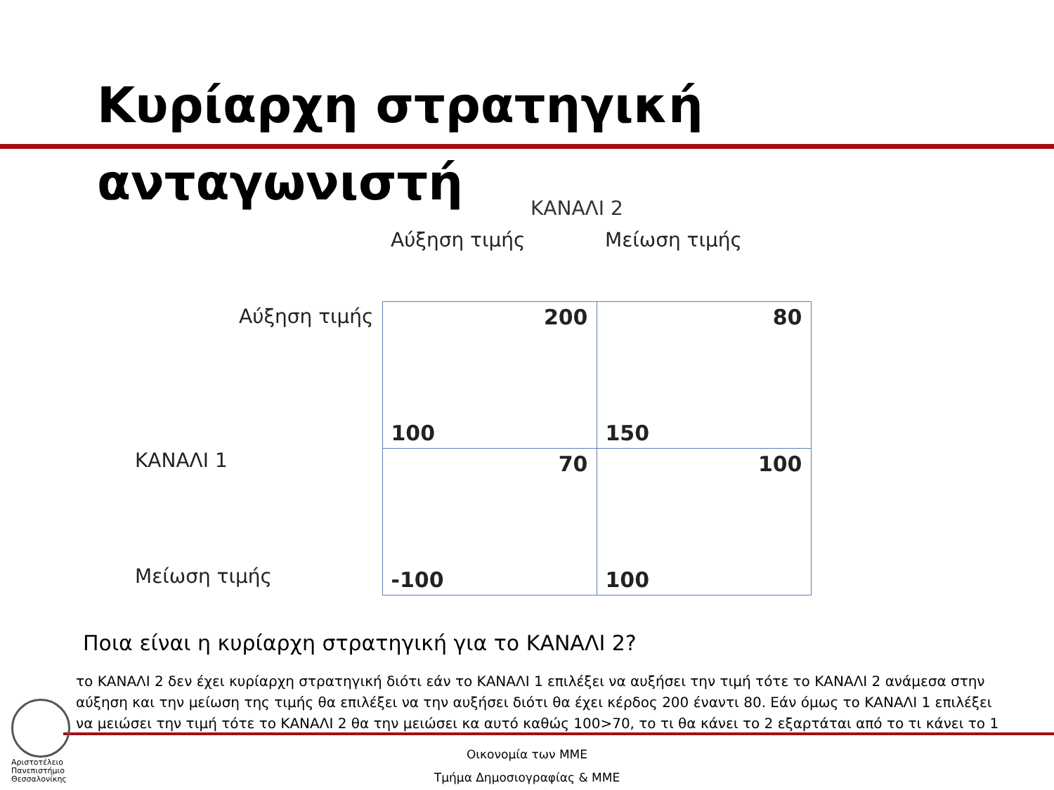Κυρίαρχη στρατηγική ανταγωνιστή
ΚΑΝΑΛΙ 2
| | Αύξηση τιμής | Μείωση τιμής |
| Αύξηση τιμής | 200 100 | 80 150 |
| ΚΑΝΑΛΙ 1 Μείωση τιμής | 70 -100 | 100 100 |
Ποια είναι η κυρίαρχη στρατηγική για το ΚΑΝΑΛΙ 2?
το ΚΑΝΑΛΙ 2 δεν έχει κυρίαρχη στρατηγική διότι εάν το ΚΑΝΑΛΙ 1 επιλέξει να αυξήσει την τιμή τότε το ΚΑΝΑΛΙ 2 ανάμεσα στην αύξηση και την μείωση της τιμής θα επιλέξει να την αυξήσει διότι θα έχει κέρδος 200 έναντι 80. Εάν όμως το ΚΑΝΑΛΙ 1 επιλέξει να μειώσει την τιμή τότε το ΚΑΝΑΛΙ 2 θα την μειώσει κα αυτό καθώς 100>70, το τι θα κάνει το 2 εξαρτάται από το τι κάνει το 1
Αριστοτέλειο
Πανεπιστήμιο
Θεσσαλονίκης
Οικονομία των ΜΜΕ
Τμήμα Δημοσιογραφίας & ΜΜΕ